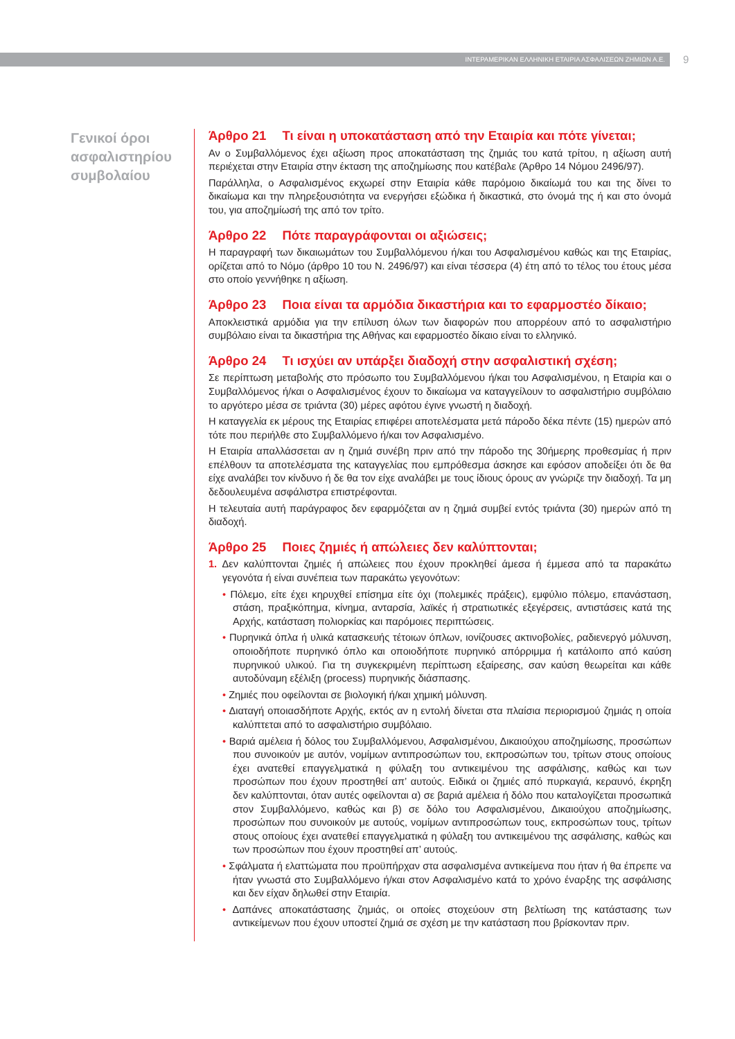ΙΝΤΕΡΑΜΕΡΙΚΑΝ ΕΛΛΗΝΙΚΗ ΕΤΑΙΡΙΑ ΑΣΦΑΛΙΣΕΩΝ ΖΗΜΙΩΝ Α.Ε. 9
Γενικοί όροι ασφαλιστηρίου συμβολαίου
Άρθρο 21 Τι είναι η υποκατάσταση από την Εταιρία και πότε γίνεται;
Αν ο Συμβαλλόμενος έχει αξίωση προς αποκατάσταση της ζημιάς του κατά τρίτου, η αξίωση αυτή περιέχεται στην Εταιρία στην έκταση της αποζημίωσης που κατέβαλε (Άρθρο 14 Νόμου 2496/97).
Παράλληλα, ο Ασφαλισμένος εκχωρεί στην Εταιρία κάθε παρόμοιο δικαίωμά του και της δίνει το δικαίωμα και την πληρεξουσιότητα να ενεργήσει εξώδικα ή δικαστικά, στο όνομά της ή και στο όνομά του, για αποζημίωσή της από τον τρίτο.
Άρθρο 22 Πότε παραγράφονται οι αξιώσεις;
Η παραγραφή των δικαιωμάτων του Συμβαλλόμενου ή/και του Ασφαλισμένου καθώς και της Εταιρίας, ορίζεται από το Νόμο (άρθρο 10 του Ν. 2496/97) και είναι τέσσερα (4) έτη από το τέλος του έτους μέσα στο οποίο γεννήθηκε η αξίωση.
Άρθρο 23 Ποια είναι τα αρμόδια δικαστήρια και το εφαρμοστέο δίκαιο;
Αποκλειστικά αρμόδια για την επίλυση όλων των διαφορών που απορρέουν από το ασφαλιστήριο συμβόλαιο είναι τα δικαστήρια της Αθήνας και εφαρμοστέο δίκαιο είναι το ελληνικό.
Άρθρο 24 Τι ισχύει αν υπάρξει διαδοχή στην ασφαλιστική σχέση;
Σε περίπτωση μεταβολής στο πρόσωπο του Συμβαλλόμενου ή/και του Ασφαλισμένου, η Εταιρία και ο Συμβαλλόμενος ή/και ο Ασφαλισμένος έχουν το δικαίωμα να καταγγείλουν το ασφαλιστήριο συμβόλαιο το αργότερο μέσα σε τριάντα (30) μέρες αφότου έγινε γνωστή η διαδοχή.
Η καταγγελία εκ μέρους της Εταιρίας επιφέρει αποτελέσματα μετά πάροδο δέκα πέντε (15) ημερών από τότε που περιήλθε στο Συμβαλλόμενο ή/και τον Ασφαλισμένο.
Η Εταιρία απαλλάσσεται αν η ζημιά συνέβη πριν από την πάροδο της 30ήμερης προθεσμίας ή πριν επέλθουν τα αποτελέσματα της καταγγελίας που εμπρόθεσμα άσκησε και εφόσον αποδείξει ότι δε θα είχε αναλάβει τον κίνδυνο ή δε θα τον είχε αναλάβει με τους ίδιους όρους αν γνώριζε την διαδοχή. Τα μη δεδουλευμένα ασφάλιστρα επιστρέφονται.
Η τελευταία αυτή παράγραφος δεν εφαρμόζεται αν η ζημιά συμβεί εντός τριάντα (30) ημερών από τη διαδοχή.
Άρθρο 25 Ποιες ζημιές ή απώλειες δεν καλύπτονται;
1. Δεν καλύπτονται ζημιές ή απώλειες που έχουν προκληθεί άμεσα ή έμμεσα από τα παρακάτω γεγονότα ή είναι συνέπεια των παρακάτω γεγονότων:
• Πόλεμο, είτε έχει κηρυχθεί επίσημα είτε όχι (πολεμικές πράξεις), εμφύλιο πόλεμο, επανάσταση, στάση, πραξικόπημα, κίνημα, ανταρσία, λαϊκές ή στρατιωτικές εξεγέρσεις, αντιστάσεις κατά της Αρχής, κατάσταση πολιορκίας και παρόμοιες περιπτώσεις.
• Πυρηνικά όπλα ή υλικά κατασκευής τέτοιων όπλων, ιονίζουσες ακτινοβολίες, ραδιενεργό μόλυνση, οποιοδήποτε πυρηνικό όπλο και οποιοδήποτε πυρηνικό απόρριμμα ή κατάλοιπο από καύση πυρηνικού υλικού. Για τη συγκεκριμένη περίπτωση εξαίρεσης, σαν καύση θεωρείται και κάθε αυτοδύναμη εξέλιξη (process) πυρηνικής διάσπασης.
• Ζημιές που οφείλονται σε βιολογική ή/και χημική μόλυνση.
• Διαταγή οποιασδήποτε Αρχής, εκτός αν η εντολή δίνεται στα πλαίσια περιορισμού ζημιάς η οποία καλύπτεται από το ασφαλιστήριο συμβόλαιο.
• Βαριά αμέλεια ή δόλος του Συμβαλλόμενου, Ασφαλισμένου, Δικαιούχου αποζημίωσης, προσώπων που συνοικούν με αυτόν, νομίμων αντιπροσώπων του, εκπροσώπων του, τρίτων στους οποίους έχει ανατεθεί επαγγελματικά η φύλαξη του αντικειμένου της ασφάλισης, καθώς και των προσώπων που έχουν προστηθεί απ’ αυτούς. Ειδικά οι ζημιές από πυρκαγιά, κεραυνό, έκρηξη δεν καλύπτονται, όταν αυτές οφείλονται α) σε βαριά αμέλεια ή δόλο που καταλογίζεται προσωπικά στον Συμβαλλόμενο, καθώς και β) σε δόλο του Ασφαλισμένου, Δικαιούχου αποζημίωσης, προσώπων που συνοικούν με αυτούς, νομίμων αντιπροσώπων τους, εκπροσώπων τους, τρίτων στους οποίους έχει ανατεθεί επαγγελματικά η φύλαξη του αντικειμένου της ασφάλισης, καθώς και των προσώπων που έχουν προστηθεί απ’ αυτούς.
• Σφάλματα ή ελαττώματα που προϋπήρχαν στα ασφαλισμένα αντικείμενα που ήταν ή θα έπρεπε να ήταν γνωστά στο Συμβαλλόμενο ή/και στον Ασφαλισμένο κατά το χρόνο έναρξης της ασφάλισης και δεν είχαν δηλωθεί στην Εταιρία.
• Δαπάνες αποκατάστασης ζημιάς, οι οποίες στοχεύουν στη βελτίωση της κατάστασης των αντικείμενων που έχουν υποστεί ζημιά σε σχέση με την κατάσταση που βρίσκονταν πριν.